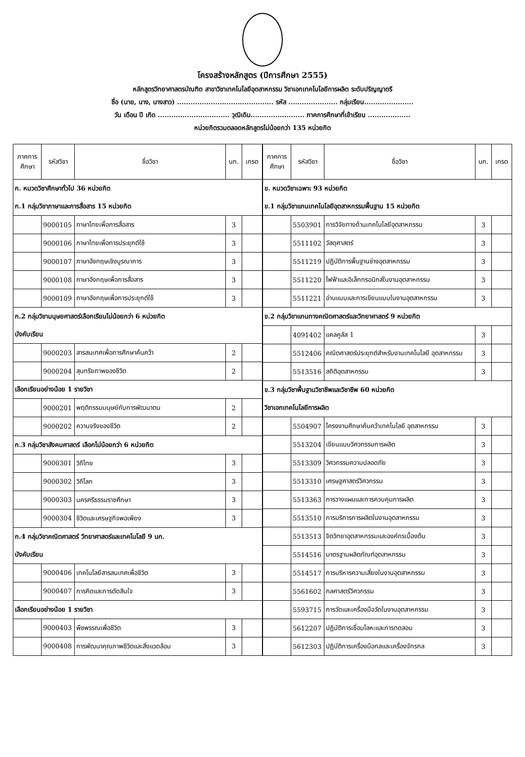โครงสร้างหลักสูตร (ปีการศึกษา 2555)
หลักสูตรวิทยาศาสตรบัณฑิต สาขาวิชาเทคโนโลยีอุตสาหกรรม วิชาเอกเทคโนโลยีการผลิต ระดับปริญญาตรี
ชื่อ (นาย, นาง, นางสาว) ........................................... รหัส ...................... กลุ่มเรียน......................
วัน เดือน ปี เกิด ................................ วุฒิเดิม........................ ภาคการศึกษาที่เข้าเรียน ...................
หน่วยกิตรวมตลอดหลักสูตรไม่น้อยกว่า 135 หน่วยกิต
| ภาคการศึกษา | รหัสวิชา | ชื่อวิชา | นก. | เกรด |
| --- | --- | --- | --- | --- |
| ก. หมวดวิชาศึกษาทั่วไป 36 หน่วยกิต | | | | |
| ก.1 กลุ่มวิชาภาษาและการสื่อสาร 15 หน่วยกิต | | | | |
| | 9000105 | ภาษาไทยเพื่อการสื่อสาร | 3 | |
| | 9000106 | ภาษาไทยเพื่อการประยุกต์ใช้ | 3 | |
| | 9000107 | ภาษาอังกฤษเชิงบูรณาการ | 3 | |
| | 9000108 | ภาษาอังกฤษเพื่อการสื่อสาร | 3 | |
| | 9000109 | ภาษาอังกฤษเพื่อการประยุกต์ใช้ | 3 | |
| ก.2 กลุ่มวิชามนุษยศาสตร์เลือกเรียนไม่น้อยกว่า 6 หน่วยกิต | | | | |
| บังคับเรียน | | | | |
| | 9000203 | สารสนเทศเพื่อการศึกษาค้นคว้า | 2 | |
| | 9000204 | สุนทรียภาพของชีวิต | 2 | |
| เลือกเรียนอย่างน้อย 1 รายวิชา | | | | |
| | 9000201 | พฤติกรรมมนุษย์กับการพัฒนาตน | 2 | |
| | 9000202 | ความจริงของชีวิต | 2 | |
| ก.3 กลุ่มวิชาสังคมศาสตร์ เลือกไม่น้อยกว่า 6 หน่วยกิต | | | | |
| | 9000301 | วิถีไทย | 3 | |
| | 9000302 | วิถีโลก | 3 | |
| | 9000303 | นครศรีธรรมราชศึกษา | 3 | |
| | 9000304 | ชีวิตและเศรษฐกิจพอเพียง | 3 | |
| ก.4 กลุ่มวิชาคณิตศาสตร์ วิทยาศาสตร์และเทคโนโลยี 9 นก. | | | | |
| บังคับเรียน | | | | |
| | 9000406 | เทคโนโลยีสารสนเทศเพื่อชีวิต | 3 | |
| | 9000407 | การคิดและการตัดสินใจ | 3 | |
| เลือกเรียนอย่างน้อย 1 รายวิชา | | | | |
| | 9000403 | พืชพรรณเพื่อชีวิต | 3 | |
| | 9000408 | การพัฒนาคุณภาพชีวิตและสิ่งแวดล้อม | 3 | |
| ภาคการศึกษา | รหัสวิชา | ชื่อวิชา | นก. | เกรด |
| --- | --- | --- | --- | --- |
| ข. หมวดวิชาเฉพาะ 93 หน่วยกิต | | | | |
| ข.1 กลุ่มวิชาแกนเทคโนโลยีอุตสาหกรรมพื้นฐาน 15 หน่วยกิต | | | | |
| | 5503901 | การวิจัยทางด้านเทคโนโลยีอุตสาหกรรม | 3 | |
| | 5511102 | วัสดุศาสตร์ | 3 | |
| | 5511219 | ปฏิบัติการพื้นฐานช่างอุตสาหกรรม | 3 | |
| | 5511220 | ไฟฟ้าและอิเล็กทรอนิกส์ในงานอุตสาหกรรม | 3 | |
| | 5511221 | อ่านแบบและการเขียนแบบในงานอุตสาหกรรม | 3 | |
| ข.2 กลุ่มวิชาแกนทางคณิตศาสตร์และวิทยาศาสตร์ 9 หน่วยกิต | | | | |
| | 4091402 | แคลคูลัส 1 | 3 | |
| | 5512406 | คณิตศาสตร์ประยุกต์สำหรับงานเทคโนโลยี อุตสาหกรรม | 3 | |
| | 5513516 | สถิติอุตสาหกรรม | 3 | |
| ข.3 กลุ่มวิชาพื้นฐานวิชาชีพและวิชาชีพ 60 หน่วยกิต | | | | |
| วิชาเอกเทคโนโลยีการผลิต | | | | |
| | 5504907 | โครงงานศึกษาค้นคว้าเทคโนโลยี อุตสาหกรรม | 3 | |
| | 5513204 | เขียนแบบวิศวกรรมการผลิต | 3 | |
| | 5513309 | วิศวกรรมความปลอดภัย | 3 | |
| | 5513310 | เศรษฐศาสตร์วิศวกรรม | 3 | |
| | 5513363 | การวางแผนและการควบคุมการผลิต | 3 | |
| | 5513510 | การบริการการผลิตในงานอุตสาหกรรม | 3 | |
| | 5513513 | จิตวิทยาอุตสาหกรรมและองค์กรเบื้องต้น | 3 | |
| | 5514516 | มาตรฐานผลิตภัณฑ์อุตสาหกรรม | 3 | |
| | 5514517 | การบริหารความเสี่ยงในงานอุตสาหกรรม | 3 | |
| | 5561602 | กลศาสตร์วิศวกรรม | 3 | |
| | 5593715 | การวัดและเครื่องมือวัดในงานอุตสาหกรรม | 3 | |
| | 5612207 | ปฏิบัติการเชื่อมโลหะและการทดสอบ | 3 | |
| | 5612303 | ปฏิบัติการเครื่องมือกลและเครื่องจักรกล | 3 | |